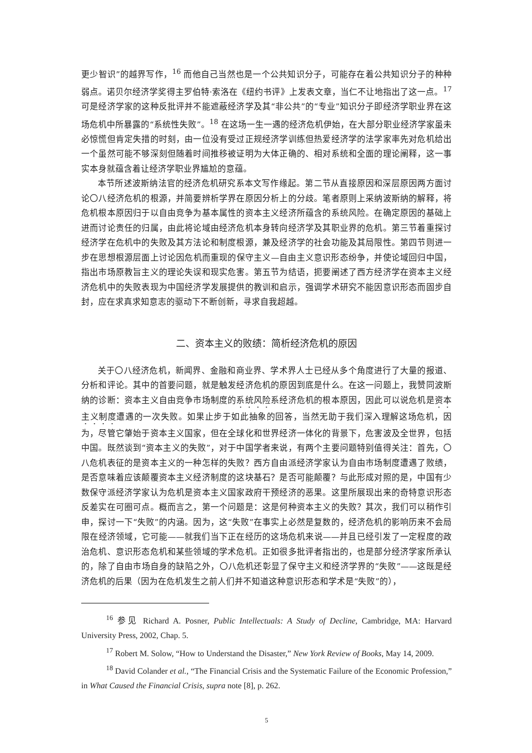更少智识”的越界写作，<sup>16</sup> 而他自己当然也是一个公共知识分子，可能存在着公共知识分子的种种弱点。诺贝尔经济学奖得主罗伯特·索洛在《纽约书评》上发表文章，当仁不让地指出了这一点。<sup>17</sup> 可是经济学家的这种反批评并不能遮蔽经济学及其“非公共”的“专业”知识分子即经济学职业界在这场危机中所暴露的“系统性失败”。<sup>18</sup> 在这场一生一遇的经济危机伊始，在大部分职业经济学家虽未必惊慌但肯定失措的时刻，由一位没有受过正规经济学训练但热爱经济学的法学家率先对危机给出一个虽然可能不够深刻但随着时间推移被证明为大体正确的、相对系统和全面的理论阐释，这一事实本身就蕴含着让经济学职业界尴尬的意蕴。
本节所述波斯纳法官的经济危机研究系本文写作缘起。第二节从直接原因和深层原因两方面讨论〇八经济危机的根源，并简要辨析学界在原因分析上的分歧。笔者原则上采纳波斯纳的解释，将危机根本原因归于以自由竞争为基本属性的资本主义经济所蕴含的系统风险。在确定原因的基础上进而讨论责任的归属，由此将论域由经济危机本身转向经济学及其职业界的危机。第三节着重探讨经济学在危机中的失败及其方法论和制度根源，兼及经济学的社会功能及其局限性。第四节则进一步在思想根源层面上讨论因危机而重现的保守主义—自由主义意识形态纷争，并使论域回归中国，指出市场原教旨主义的理论失误和现实危害。第五节为结语，扼要阐述了西方经济学在资本主义经济危机中的失败表现为中国经济学发展提供的教训和启示，强调学术研究不能因意识形态而固步自封，应在求真求知意志的驱动下不断创新，寻求自我超越。
二、资本主义的败绩：简析经济危机的原因
关于〇八经济危机，新闻界、金融和商业界、学术界人士已经从多个角度进行了大量的报道、分析和评论。其中的首要问题，就是触发经济危机的原因到底是什么。在这一问题上，我赞同波斯纳的诊断：资本主义自由竞争市场制度的系统风险系经济危机的根本原因，因此可以说危机是资本主义制度遭遇的一次失败。如果止步于如此抽象的回答，当然无助于我们深入理解这场危机，因为，尽管它肇始于资本主义国家，但在全球化和世界经济一体化的背景下，危害波及全世界，包括中国。既然谈到“资本主义的失败”，对于中国学者来说，有两个主要问题特别值得关注：首先，〇八危机表征的是资本主义的一种怎样的失败？西方自由派经济学家认为自由市场制度遭遇了败绩，是否意味着应该颠覆资本主义经济制度的这块基石？是否可能颠覆？与此形成对照的是，中国有少数保守派经济学家认为危机是资本主义国家政府干预经济的恶果。这里所展现出来的奇特意识形态反差实在可圈可点。概而言之，第一个问题是：这是何种资本主义的失败？其次，我们可以稍作引申，探讨一下“失败”的内涵。因为，这“失败”在事实上必然是复数的，经济危机的影响历来不会局限在经济领域，它可能——就我们当下正在经历的这场危机来说——并且已经引发了一定程度的政治危机、意识形态危机和某些领域的学术危机。正如很多批评者指出的，也是部分经济学家所承认的，除了自由市场自身的缺陷之外，〇八危机还彰显了保守主义和经济学界的“失败”——这既是经济危机的后果（因为在危机发生之前人们并不知道这种意识形态和学术是“失败”的），
<sup>16</sup> 参见 Richard A. Posner, Public Intellectuals: A Study of Decline, Cambridge, MA: Harvard University Press, 2002, Chap. 5.
<sup>17</sup> Robert M. Solow, “How to Understand the Disaster,” New York Review of Books, May 14, 2009.
<sup>18</sup> David Colander et al., “The Financial Crisis and the Systematic Failure of the Economic Profession,” in What Caused the Financial Crisis, supra note [8], p. 262.
5